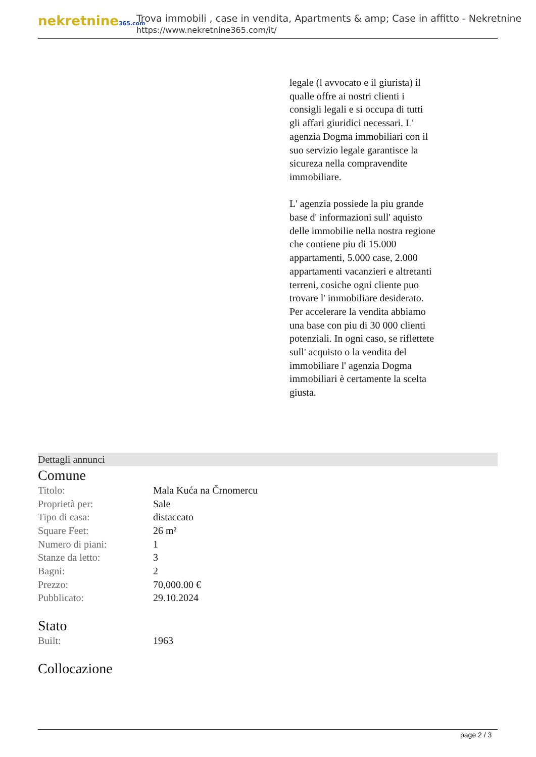nekretnine365.com
Trova immobili , case in vendita, Apartments & amp; Case in affitto - Nekretnine
https://www.nekretnine365.com/it/
legale (l avvocato e il giurista) il qualle offre ai nostri clienti i consigli legali e si occupa di tutti gli affari giuridici necessari. L' agenzia Dogma immobiliari con il suo servizio legale garantisce la sicureza nella compravendite immobiliare.
L' agenzia possiede la piu grande base d' informazioni sull' aquisto delle immobilie nella nostra regione che contiene piu di 15.000 appartamenti, 5.000 case, 2.000 appartamenti vacanzieri e altretanti terreni, cosiche ogni cliente puo trovare l' immobiliare desiderato. Per accelerare la vendita abbiamo una base con piu di 30 000 clienti potenziali. In ogni caso, se riflettete sull' acquisto o la vendita del immobiliare l' agenzia Dogma immobiliari è certamente la scelta giusta.
Dettagli annunci
Comune
| Titolo: | Mala Kuća na Črnomercu |
| Proprietà per: | Sale |
| Tipo di casa: | distaccato |
| Square Feet: | 26 m² |
| Numero di piani: | 1 |
| Stanze da letto: | 3 |
| Bagni: | 2 |
| Prezzo: | 70,000.00 € |
| Pubblicato: | 29.10.2024 |
Stato
| Built: | 1963 |
Collocazione
page 2 / 3